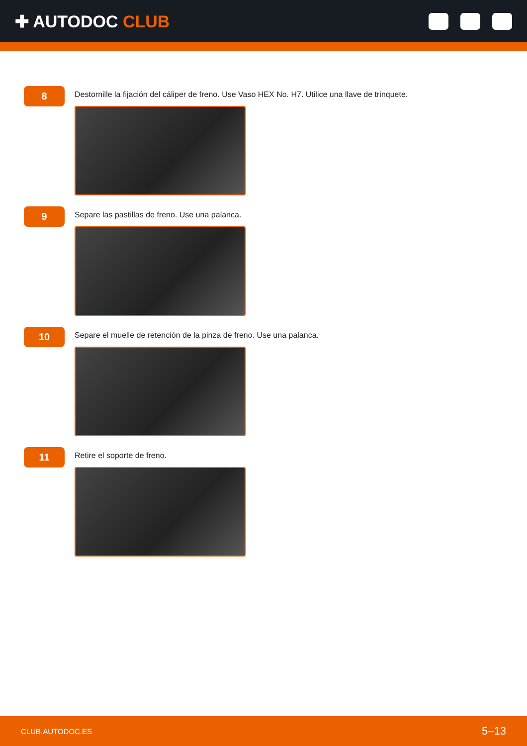✚ AUTODOC CLUB
8
Destornille la fijación del cáliper de freno. Use Vaso HEX No. H7. Utilice una llave de trinquete.
9
Separe las pastillas de freno. Use una palanca.
10
Separe el muelle de retención de la pinza de freno. Use una palanca.
11
Retire el soporte de freno.
CLUB.AUTODOC.ES 5–13